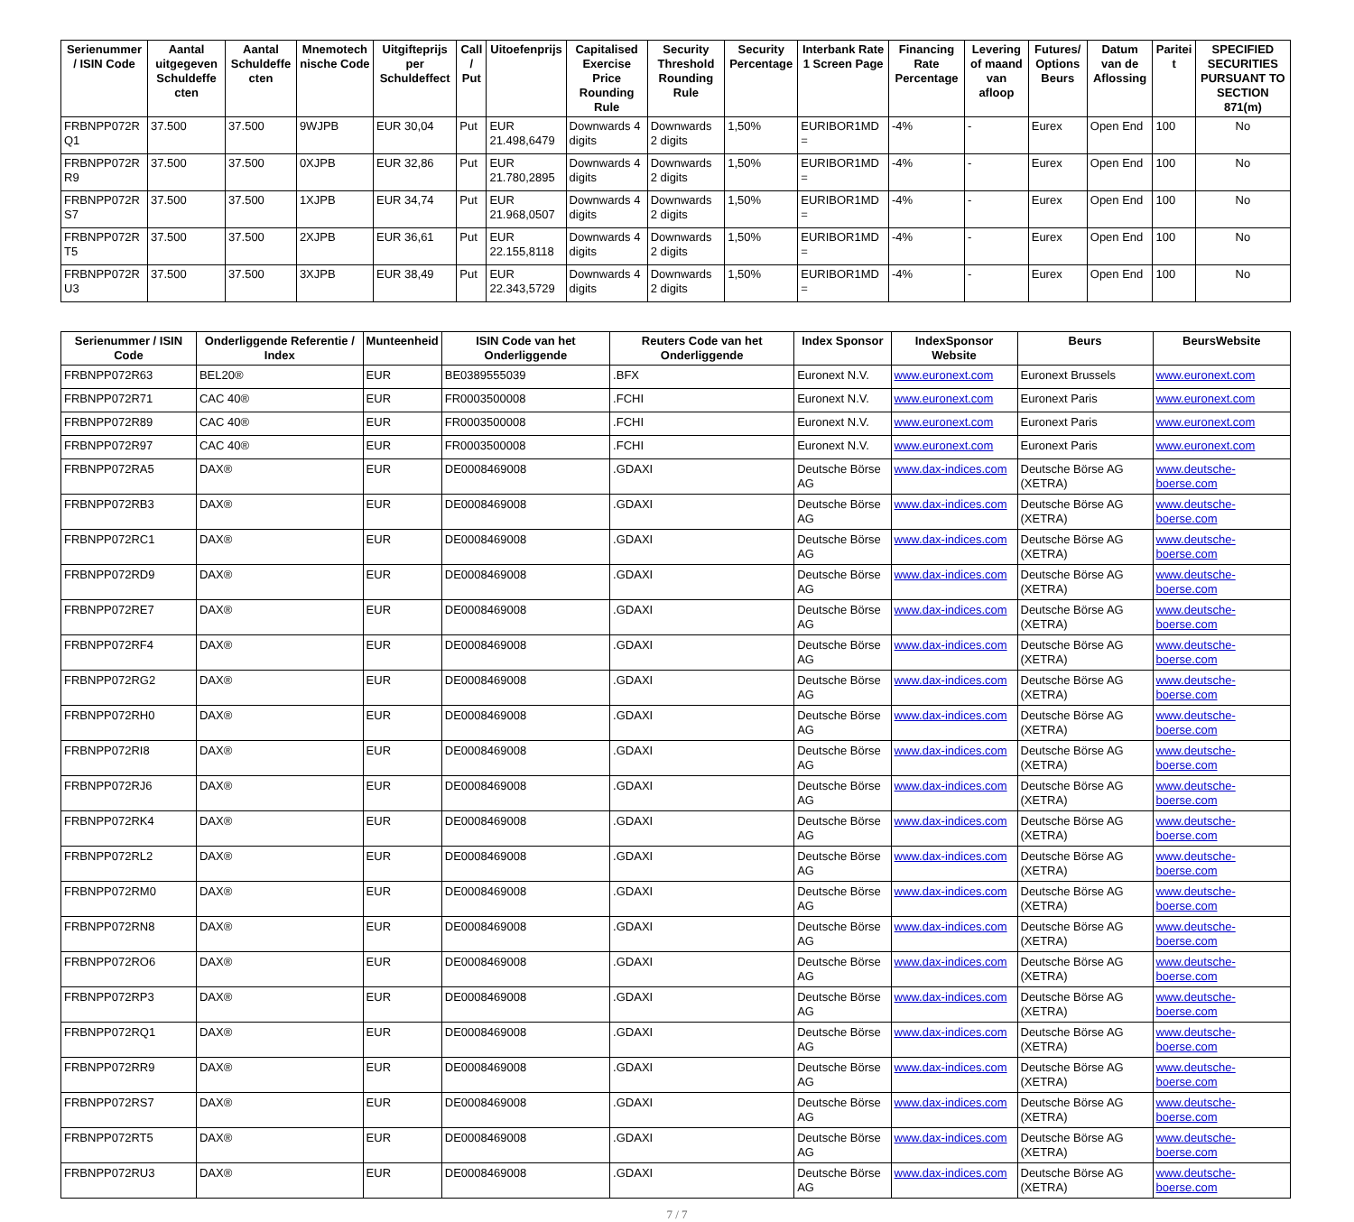| Serienummer / ISIN Code | Aantal uitgegeven Schuldeffe cten | Aantal Schuldeffe cten | Mnemotech nische Code | Uitgifteprijs per Schuldeffect | Call / Put | Uitoefenprijs | Capitalised Exercise Price Rounding Rule | Security Threshold Rounding Rule | Security Percentage | Interbank Rate 1 Screen Page | Financing Rate Percentage | Levering of maand van afloop | Futures/ Options Beurs | Datum van de Aflossing | Paritei t | SPECIFIED SECURITIES PURSUANT TO SECTION 871(m) |
| --- | --- | --- | --- | --- | --- | --- | --- | --- | --- | --- | --- | --- | --- | --- | --- | --- |
| FRBNPP072R Q1 | 37.500 | 37.500 | 9WJPB | EUR 30,04 | Put | EUR 21.498,6479 | Downwards 4 digits | Downwards 2 digits | 1,50% | EURIBOR1MD = | -4% | - | Eurex | Open End | 100 | No |
| FRBNPP072R R9 | 37.500 | 37.500 | 0XJPB | EUR 32,86 | Put | EUR 21.780,2895 | Downwards 4 digits | Downwards 2 digits | 1,50% | EURIBOR1MD = | -4% | - | Eurex | Open End | 100 | No |
| FRBNPP072R S7 | 37.500 | 37.500 | 1XJPB | EUR 34,74 | Put | EUR 21.968,0507 | Downwards 4 digits | Downwards 2 digits | 1,50% | EURIBOR1MD = | -4% | - | Eurex | Open End | 100 | No |
| FRBNPP072R T5 | 37.500 | 37.500 | 2XJPB | EUR 36,61 | Put | EUR 22.155,8118 | Downwards 4 digits | Downwards 2 digits | 1,50% | EURIBOR1MD = | -4% | - | Eurex | Open End | 100 | No |
| FRBNPP072R U3 | 37.500 | 37.500 | 3XJPB | EUR 38,49 | Put | EUR 22.343,5729 | Downwards 4 digits | Downwards 2 digits | 1,50% | EURIBOR1MD = | -4% | - | Eurex | Open End | 100 | No |
| Serienummer / ISIN Code | Onderliggende Referentie / Index | Munteenheid | ISIN Code van het Onderliggende | Reuters Code van het Onderliggende | Index Sponsor | IndexSponsor Website | Beurs | BeursWebsite |
| --- | --- | --- | --- | --- | --- | --- | --- | --- |
| FRBNPP072R63 | BEL20® | EUR | BE0389555039 | .BFX | Euronext N.V. | www.euronext.com | Euronext Brussels | www.euronext.com |
| FRBNPP072R71 | CAC 40® | EUR | FR0003500008 | .FCHI | Euronext N.V. | www.euronext.com | Euronext Paris | www.euronext.com |
| FRBNPP072R89 | CAC 40® | EUR | FR0003500008 | .FCHI | Euronext N.V. | www.euronext.com | Euronext Paris | www.euronext.com |
| FRBNPP072R97 | CAC 40® | EUR | FR0003500008 | .FCHI | Euronext N.V. | www.euronext.com | Euronext Paris | www.euronext.com |
| FRBNPP072RA5 | DAX® | EUR | DE0008469008 | .GDAXI | Deutsche Börse AG | www.dax-indices.com | Deutsche Börse AG (XETRA) | www.deutsche-boerse.com |
| FRBNPP072RB3 | DAX® | EUR | DE0008469008 | .GDAXI | Deutsche Börse AG | www.dax-indices.com | Deutsche Börse AG (XETRA) | www.deutsche-boerse.com |
| FRBNPP072RC1 | DAX® | EUR | DE0008469008 | .GDAXI | Deutsche Börse AG | www.dax-indices.com | Deutsche Börse AG (XETRA) | www.deutsche-boerse.com |
| FRBNPP072RD9 | DAX® | EUR | DE0008469008 | .GDAXI | Deutsche Börse AG | www.dax-indices.com | Deutsche Börse AG (XETRA) | www.deutsche-boerse.com |
| FRBNPP072RE7 | DAX® | EUR | DE0008469008 | .GDAXI | Deutsche Börse AG | www.dax-indices.com | Deutsche Börse AG (XETRA) | www.deutsche-boerse.com |
| FRBNPP072RF4 | DAX® | EUR | DE0008469008 | .GDAXI | Deutsche Börse AG | www.dax-indices.com | Deutsche Börse AG (XETRA) | www.deutsche-boerse.com |
| FRBNPP072RG2 | DAX® | EUR | DE0008469008 | .GDAXI | Deutsche Börse AG | www.dax-indices.com | Deutsche Börse AG (XETRA) | www.deutsche-boerse.com |
| FRBNPP072RH0 | DAX® | EUR | DE0008469008 | .GDAXI | Deutsche Börse AG | www.dax-indices.com | Deutsche Börse AG (XETRA) | www.deutsche-boerse.com |
| FRBNPP072RI8 | DAX® | EUR | DE0008469008 | .GDAXI | Deutsche Börse AG | www.dax-indices.com | Deutsche Börse AG (XETRA) | www.deutsche-boerse.com |
| FRBNPP072RJ6 | DAX® | EUR | DE0008469008 | .GDAXI | Deutsche Börse AG | www.dax-indices.com | Deutsche Börse AG (XETRA) | www.deutsche-boerse.com |
| FRBNPP072RK4 | DAX® | EUR | DE0008469008 | .GDAXI | Deutsche Börse AG | www.dax-indices.com | Deutsche Börse AG (XETRA) | www.deutsche-boerse.com |
| FRBNPP072RL2 | DAX® | EUR | DE0008469008 | .GDAXI | Deutsche Börse AG | www.dax-indices.com | Deutsche Börse AG (XETRA) | www.deutsche-boerse.com |
| FRBNPP072RM0 | DAX® | EUR | DE0008469008 | .GDAXI | Deutsche Börse AG | www.dax-indices.com | Deutsche Börse AG (XETRA) | www.deutsche-boerse.com |
| FRBNPP072RN8 | DAX® | EUR | DE0008469008 | .GDAXI | Deutsche Börse AG | www.dax-indices.com | Deutsche Börse AG (XETRA) | www.deutsche-boerse.com |
| FRBNPP072RO6 | DAX® | EUR | DE0008469008 | .GDAXI | Deutsche Börse AG | www.dax-indices.com | Deutsche Börse AG (XETRA) | www.deutsche-boerse.com |
| FRBNPP072RP3 | DAX® | EUR | DE0008469008 | .GDAXI | Deutsche Börse AG | www.dax-indices.com | Deutsche Börse AG (XETRA) | www.deutsche-boerse.com |
| FRBNPP072RQ1 | DAX® | EUR | DE0008469008 | .GDAXI | Deutsche Börse AG | www.dax-indices.com | Deutsche Börse AG (XETRA) | www.deutsche-boerse.com |
| FRBNPP072RR9 | DAX® | EUR | DE0008469008 | .GDAXI | Deutsche Börse AG | www.dax-indices.com | Deutsche Börse AG (XETRA) | www.deutsche-boerse.com |
| FRBNPP072RS7 | DAX® | EUR | DE0008469008 | .GDAXI | Deutsche Börse AG | www.dax-indices.com | Deutsche Börse AG (XETRA) | www.deutsche-boerse.com |
| FRBNPP072RT5 | DAX® | EUR | DE0008469008 | .GDAXI | Deutsche Börse AG | www.dax-indices.com | Deutsche Börse AG (XETRA) | www.deutsche-boerse.com |
| FRBNPP072RU3 | DAX® | EUR | DE0008469008 | .GDAXI | Deutsche Börse AG | www.dax-indices.com | Deutsche Börse AG (XETRA) | www.deutsche-boerse.com |
7 / 7